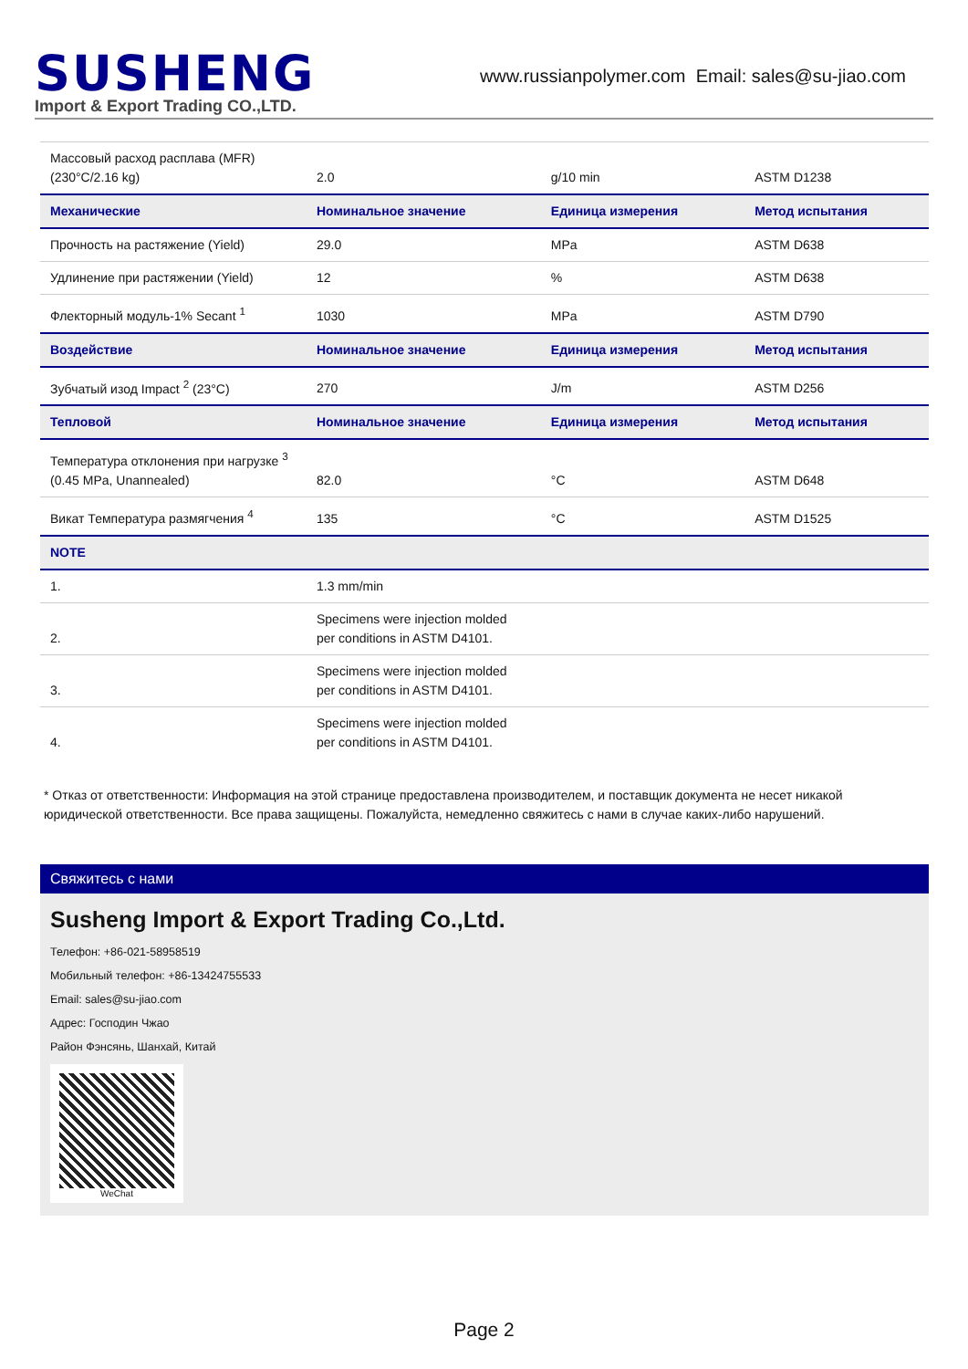SUSHENG
Import & Export Trading CO.,LTD.
www.russianpolymer.com Email: sales@su-jiao.com
| Массовый расход расплава (MFR) (230°C/2.16 kg) | 2.0 | g/10 min | ASTM D1238 |
| Механические | Номинальное значение | Единица измерения | Метод испытания |
| Прочность на растяжение (Yield) | 29.0 | MPa | ASTM D638 |
| Удлинение при растяжении (Yield) | 12 | % | ASTM D638 |
| Флекторный модуль-1% Secant <sup>1</sup> | 1030 | MPa | ASTM D790 |
| Воздействие | Номинальное значение | Единица измерения | Метод испытания |
| Зубчатый изод Impact <sup>2</sup> (23°C) | 270 | J/m | ASTM D256 |
| Тепловой | Номинальное значение | Единица измерения | Метод испытания |
| Температура отклонения при нагрузке <sup>3</sup> (0.45 MPa, Unannealed) | 82.0 | °C | ASTM D648 |
| Викат Температура размягчения <sup>4</sup> | 135 | °C | ASTM D1525 |
| NOTE | | | |
| 1. | 1.3 mm/min | | |
| 2. | Specimens were injection molded per conditions in ASTM D4101. | | |
| 3. | Specimens were injection molded per conditions in ASTM D4101. | | |
| 4. | Specimens were injection molded per conditions in ASTM D4101. | | |
* Отказ от ответственности: Информация на этой странице предоставлена производителем, и поставщик документа не несет никакой юридической ответственности. Все права защищены. Пожалуйста, немедленно свяжитесь с нами в случае каких-либо нарушений.
Свяжитесь с нами
Susheng Import & Export Trading Co.,Ltd.
Телефон: +86-021-58958519
Мобильный телефон: +86-13424755533
Email: sales@su-jiao.com
Адрес: Господин Чжао
Район Фэнсянь, Шанхай, Китай
WeChat
Page 2